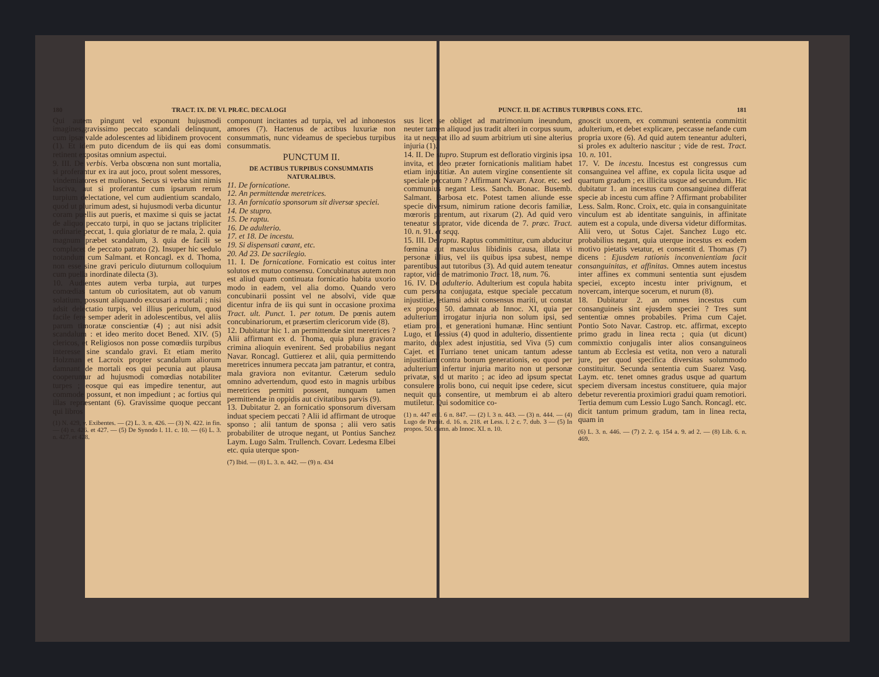180 TRACT. IX. DE VI. PRÆC. DECALOGI
Qui autem pingunt vel exponunt hujusmodi imagines,gravissimo peccato scandali delinquunt, cum ipsæ valde adolescentes ad libidinem provocent (1). Et idem puto dicendum de iis qui eas domi retinent expositas omnium aspectui.
9. III. De verbis. Verba obscœna non sunt mortalia, si proferantur ex ira aut joco, prout solent messores, vindemiatores et muliones. Secus si verba sint nimis lasciva, aut si proferantur cum ipsarum rerum turpium delectatione, vel cum audientium scandalo, quod ut plurimum adest, si hujusmodi verba dicuntur coram puellis aut pueris, et maxime si quis se jactat de aliquo peccato turpi, in quo se jactans tripliciter ordinarie peccat, 1. quia gloriatur de re mala, 2. quia magnum præbet scandalum, 3. quia de facili se complacet de peccato patrato (2). Insuper hic sedulo notandum cum Salmant. et Roncagl. ex d. Thoma, non esse sine gravi periculo diuturnum colloquium cum puella inordinate dilecta (3).
10. Audientes autem verba turpia, aut turpes comœdias tantum ob curiositatem, aut ob vanum solatium, possunt aliquando excusari a mortali ; nisi adsit delectatio turpis, vel illius periculum, quod facile fere semper aderit in adolescentibus, vel aliis parum timoratæ conscientiæ (4) ; aut nisi adsit scandalum : et ideo merito docet Bened. XIV. (5) clericos, et Religiosos non posse comœdiis turpibus interesse sine scandalo gravi. Et etiam merito Holzman et Lacroix propter scandalum aliorum damnant de mortali eos qui pecunia aut plausa cooperuntur ad hujusmodi comœdias notabiliter turpes ; eosque qui eas impedire tenentur, aut commode possunt, et non impediunt ; ac fortius qui illas repræsentant (6). Gravissime quoque peccant qui libros
(1) N. 429, v. Exibentes. — (2) L. 3. n. 426. — (3) N. 422. in fin. — (4) n. 426. et 427. — (5) De Synodo l. 11. c. 10. — (6) L. 3. n. 427. et 428.
componunt incitantes ad turpia, vel ad inhonestos amores (7). Hactenus de actibus luxuriæ non consummatis, nunc videamus de speciebus turpibus consummatis.
PUNCTUM II.
DE ACTIBUS TURPIBUS CONSUMMATIS NATURALIBUS.
11. De fornicatione.
12. An permittendæ meretrices.
13. An fornicatio sponsorum sit diversæ speciei.
14. De stupro.
15. De raptu.
16. De adulterio.
17. et 18. De incestu.
19. Si dispensati cœant, etc.
20. Ad 23. De sacrilegio.
11. I. De fornicatione. Fornicatio est coitus inter solutos ex mutuo consensu. Concubinatus autem non est aliud quam continuata fornicatio habita uxorio modo in eadem, vel alia domo. Quando vero concubinarii possint vel ne absolvi, vide quæ dicentur infra de iis qui sunt in occasione proxima Tract. ult. Punct. 1. per totum. De pœnis autem concubinariorum, et præsertim clericorum vide (8).
12. Dubitatur hic 1. an permittendæ sint meretrices ? Alii affirmant ex d. Thoma, quia plura graviora crimina alioquin evenirent. Sed probabilius negant Navar. Roncagl. Guttierez et alii, quia permittendo meretrices innumera peccata jam patrantur, et contra, mala graviora non evitantur. Cæterum sedulo omnino advertendum, quod esto in magnis urbibus meretrices permitti possent, nunquam tamen permittendæ in oppidis aut civitatibus parvis (9).
13. Dubitatur 2. an fornicatio sponsorum diversam induat speciem peccati ? Alii id affirmant de utroque sponso ; alii tantum de sponsa ; alii vero satis probabiliter de utroque negant, ut Pontius Sanchez Laym. Lugo Salm. Trullench. Covarr. Ledesma Elbei etc. quia uterque spon-
(7) Ibid. — (8) L. 3. n. 442. — (9) n. 434
PUNCT. II. DE ACTIBUS TURPIBUS CONS. ETC. 181
sus licet se obliget ad matrimonium ineundum, neuter tamen aliquod jus tradit alteri in corpus suum, ita ut nequeat illo ad suum arbitrium uti sine alterius injuria (1).
14. II. De stupro. Stuprum est defloratio virginis ipsa invita, et ideo præter fornicationis malitiam habet etiam injustitiæ. An autem virgine consentiente sit speciale peccatum ? Affirmant Navarr. Azor. etc. sed communius negant Less. Sanch. Bonac. Busemb. Salmant. Barbosa etc. Potest tamen aliunde esse specie diversum, nimirum ratione decoris familiæ, mœroris parentum, aut rixarum (2). Ad quid vero teneatur stuprator, vide dicenda de 7. præc. Tract. 10. n. 91. et seqq.
15. III. De raptu. Raptus committitur, cum abducitur fœmina aut masculus libidinis causa, illata vi personæ illius, vel iis quibus ipsa subest, nempe parentibus, aut tutoribus (3). Ad quid autem teneatur raptor, vide de matrimonio Tract. 18, num. 76.
16. IV. De adulterio. Adulterium est copula habita cum persona conjugata, estque speciale peccatum injustitiæ, etiamsi adsit consensus mariti, ut constat ex propos. 50. damnata ab Innoc. XI, quia per adulterium irrogatur injuria non solum ipsi, sed etiam proli, et generationi humanæ. Hinc sentiunt Lugo, et Lessius (4) quod in adulterio, dissentiente marito, duplex adest injustitia, sed Viva (5) cum Cajet. et Turriano tenet unicam tantum adesse injustitiam contra bonum generationis, eo quod per adulterium infertur injuria marito non ut personæ privatæ, sed ut marito ; ac ideo ad ipsum spectat consulere prolis bono, cui nequit ipse cedere, sicut nequit quis consentire, ut membrum ei ab altero mutiletur. Qui sodomitice co-
(1) n. 447 et l. 6 n. 847. — (2) l. 3 n. 443. — (3) n. 444. — (4) Lugo de Pœnit. d. 16. n. 218. et Less. l. 2 c. 7. dub. 3 — (5) In propos. 50. damn. ab Innoc. XI. n. 10.
gnoscit uxorem, ex communi sententia committit adulterium, et debet explicare, peccasse nefande cum propria uxore (6). Ad quid autem teneantur adulteri, si proles ex adulterio nascitur ; vide de rest. Tract. 10. n. 101.
17. V. De incestu. Incestus est congressus cum consanguinea vel affine, ex copula licita usque ad quartum gradum ; ex illicita usque ad secundum. Hic dubitatur 1. an incestus cum consanguinea differat specie ab incestu cum affine ? Affirmant probabiliter Less. Salm. Ronc. Croix, etc. quia in consanguinitate vinculum est ab identitate sanguinis, in affinitate autem est a copula, unde diversa videtur difformitas. Alii vero, ut Sotus Cajet. Sanchez Lugo etc. probabilius negant, quia uterque incestus ex eodem motivo pietatis vetatur, et consentit d. Thomas (7) dicens : Ejusdem rationis inconvenientiam facit consanguinitas, et affinitas. Omnes autem incestus inter affines ex communi sententia sunt ejusdem speciei, excepto incestu inter privignum, et novercam, interque socerum, et nurum (8).
18. Dubitatur 2. an omnes incestus cum consanguineis sint ejusdem speciei ? Tres sunt sententiæ omnes probabiles. Prima cum Cajet. Pontio Soto Navar. Castrop. etc. affirmat, excepto primo gradu in linea recta ; quia (ut dicunt) commixtio conjugalis inter alios consanguineos tantum ab Ecclesia est vetita, non vero a naturali jure, per quod specifica diversitas solummodo constituitur. Secunda sententia cum Suarez Vasq. Laym. etc. tenet omnes gradus usque ad quartum speciem diversam incestus constituere, quia major debetur reverentia proximiori gradui quam remotiori. Tertia demum cum Lessio Lugo Sanch. Roncagl. etc. dicit tantum primum gradum, tam in linea recta, quam in
(6) L. 3. n. 446. — (7) 2. 2. q. 154 a. 9. ad 2. — (8) Lib. 6. n. 469.